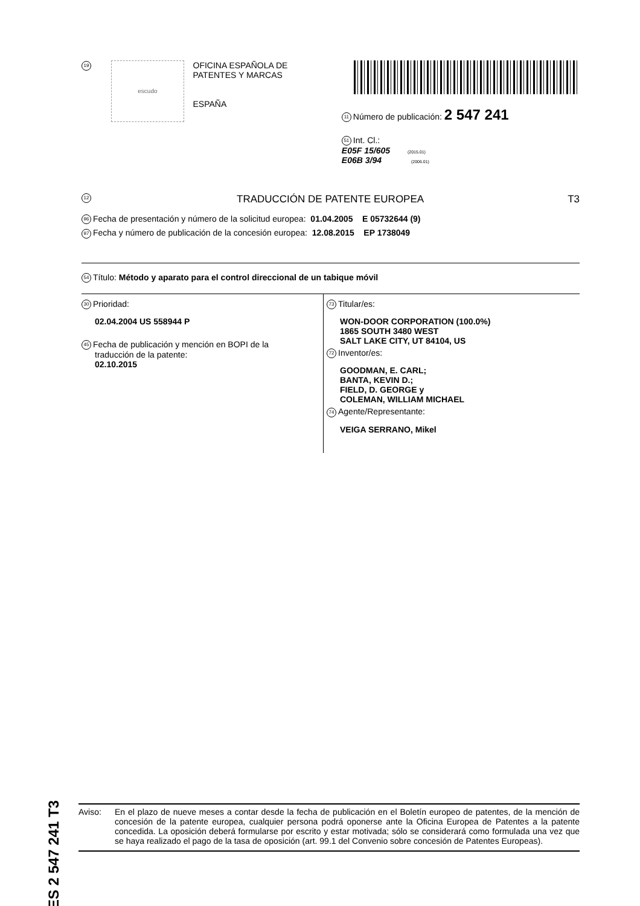ES 2 547 241 T3
19
escudo
OFICINA ESPAÑOLA DE
PATENTES Y MARCAS
ESPAÑA
11 Número de publicación: 2 547 241
51 Int. Cl.:
E05F 15/605 (2015.01)
E06B 3/94 (2006.01)
12 TRADUCCIÓN DE PATENTE EUROPEA T3
96 Fecha de presentación y número de la solicitud europea: 01.04.2005 E 05732644 (9)
97 Fecha y número de publicación de la concesión europea: 12.08.2015 EP 1738049
54 Título: Método y aparato para el control direccional de un tabique móvil
30 Prioridad:
02.04.2004 US 558944 P
45 Fecha de publicación y mención en BOPI de la
traducción de la patente:
02.10.2015
73 Titular/es:
WON-DOOR CORPORATION (100.0%)
1865 SOUTH 3480 WEST
SALT LAKE CITY, UT 84104, US
72 Inventor/es:
GOODMAN, E. CARL;
BANTA, KEVIN D.;
FIELD, D. GEORGE y
COLEMAN, WILLIAM MICHAEL
74 Agente/Representante:
VEIGA SERRANO, Mikel
Aviso: En el plazo de nueve meses a contar desde la fecha de publicación en el Boletín europeo de patentes, de la mención de concesión de la patente europea, cualquier persona podrá oponerse ante la Oficina Europea de Patentes a la patente concedida. La oposición deberá formularse por escrito y estar motivada; sólo se considerará como formulada una vez que se haya realizado el pago de la tasa de oposición (art. 99.1 del Convenio sobre concesión de Patentes Europeas).